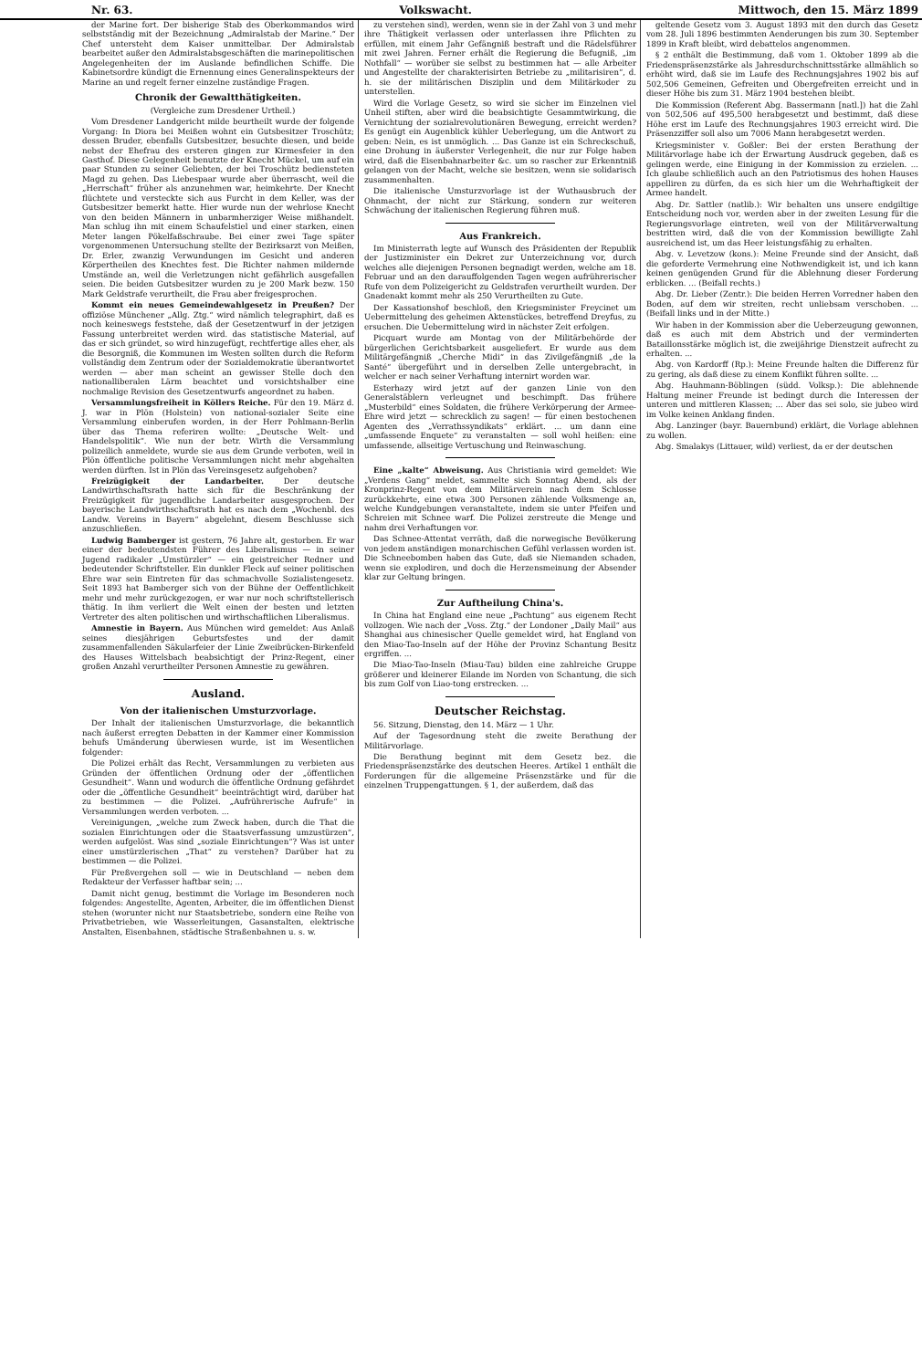Nr. 63. Volkswacht. Mittwoch, den 15. März 1899
der Marine fort. Der bisherige Stab des Oberkommandos wird selbstständig mit der Bezeichnung „Admiralstab der Marine.“ Der Chef untersteht dem Kaiser unmittelbar. Der Admiralstab bearbeitet außer den Admiralstabsgeschäften die marinepolitischen Angelegenheiten der im Auslande befindlichen Schiffe. Die Kabinetsordre kündigt die Ernennung eines Generalinspekteurs der Marine an und regelt ferner einzelne zuständige Fragen.
Chronik der Gewaltthätigkeiten.
(Vergleiche zum Dresdener Urtheil.)
Vom Dresdener Landgericht milde beurtheilt wurde der folgende Vorgang: In Diora bei Meißen wohnt ein Gutsbesitzer Troschütz; dessen Bruder, ebenfalls Gutsbesitzer, besuchte diesen, und beide nebst der Ehefrau des ersteren gingen zur Kirmesfeier in den Gasthof. Diese Gelegenheit benutzte der Knecht Mückel, um auf ein paar Stunden zu seiner Geliebten, der bei Troschütz bediensteten Magd zu gehen. Das Liebespaar wurde aber überrascht, weil die „Herrschaft“ früher als anzunehmen war, heimkehrte. Der Knecht flüchtete und versteckte sich aus Furcht in dem Keller, was der Gutsbesitzer bemerkt hatte. Hier wurde nun der wehrlose Knecht von den beiden Männern in unbarmherziger Weise mißhandelt. Man schlug ihn mit einem Schaufelstiel und einer starken, einen Meter langen Pökelfaßschraube. Bei einer zwei Tage später vorgenommenen Untersuchung stellte der Bezirksarzt von Meißen, Dr. Erler, zwanzig Verwundungen im Gesicht und anderen Körpertheilen des Knechtes fest. Die Richter nahmen mildernde Umstände an, weil die Verletzungen nicht gefährlich ausgefallen seien. Die beiden Gutsbesitzer wurden zu je 200 Mark bezw. 150 Mark Geldstrafe verurtheilt, die Frau aber freigesprochen.
Kommt ein neues Gemeindewahlgesetz in Preußen? Der offiziöse Münchener „Allg. Ztg.“ wird nämlich telegraphirt, daß es noch keineswegs feststehe, daß der Gesetzentwurf in der jetzigen Fassung unterbreitet werden wird. das statistische Material, auf das er sich gründet, so wird hinzugefügt, rechtfertige alles eher, als die Besorgniß, die Kommunen im Westen sollten durch die Reform vollständig dem Zentrum oder der Sozialdemokratie überantwortet werden — aber man scheint an gewisser Stelle doch den nationalliberalen Lärm beachtet und vorsichtshalber eine nochmalige Revision des Gesetzentwurfs angeordnet zu haben.
Versammlungsfreiheit in Köllers Reiche. Für den 19. März d. J. war in Plön (Holstein) von national-sozialer Seite eine Versammlung einberufen worden, in der Herr Pohlmann-Berlin über das Thema referiren wollte: „Deutsche Welt- und Handelspolitik“. Wie nun der betr. Wirth die Versammlung polizeilich anmeldete, wurde sie aus dem Grunde verboten, weil in Plön öffentliche politische Versammlungen nicht mehr abgehalten werden dürften. Ist in Plön das Vereinsgesetz aufgehoben?
Freizügigkeit der Landarbeiter. Der deutsche Landwirthschaftsrath hatte sich für die Beschränkung der Freizügigkeit für jugendliche Landarbeiter ausgesprochen. Der bayerische Landwirthschaftsrath hat es nach dem „Wochenbl. des Landw. Vereins in Bayern“ abgelehnt, diesem Beschlusse sich anzuschließen.
Ludwig Bamberger ist gestern, 76 Jahre alt, gestorben. Er war einer der bedeutendsten Führer des Liberalismus — in seiner Jugend radikaler „Umstürzler“ — ein geistreicher Redner und bedeutender Schriftsteller. Ein dunkler Fleck auf seiner politischen Ehre war sein Eintreten für das schmachvolle Sozialistengesetz. Seit 1893 hat Bamberger sich von der Bühne der Oeffentlichkeit mehr und mehr zurückgezogen, er war nur noch schriftstellerisch thätig. In ihm verliert die Welt einen der besten und letzten Vertreter des alten politischen und wirthschaftlichen Liberalismus.
Amnestie in Bayern. Aus München wird gemeldet: Aus Anlaß seines diesjährigen Geburtsfestes und der damit zusammenfallenden Säkularfeier der Linie Zweibrücken-Birkenfeld des Hauses Wittelsbach beabsichtigt der Prinz-Regent, einer großen Anzahl verurtheilter Personen Amnestie zu gewähren.
Ausland.
Von der italienischen Umsturzvorlage.
Der Inhalt der italienischen Umsturzvorlage, die bekanntlich nach äußerst erregten Debatten in der Kammer einer Kommission behufs Umänderung überwiesen wurde, ist im Wesentlichen folgender:
Die Polizei erhält das Recht, Versammlungen zu verbieten aus Gründen der öffentlichen Ordnung oder der „öffentlichen Gesundheit“. Wann und wodurch die öffentliche Ordnung gefährdet oder die „öffentliche Gesundheit“ beeinträchtigt wird, darüber hat zu bestimmen — die Polizei. „Aufrührerische Aufrufe“ in Versammlungen werden verboten. ...
Vereinigungen, „welche zum Zweck haben, durch die That die sozialen Einrichtungen oder die Staatsverfassung umzustürzen“, werden aufgelöst. Was sind „soziale Einrichtungen“? Was ist unter einer umstürzlerischen „That“ zu verstehen? Darüber hat zu bestimmen — die Polizei.
Für Preßvergehen soll — wie in Deutschland — neben dem Redakteur der Verfasser haftbar sein; ...
Damit nicht genug, bestimmt die Vorlage im Besonderen noch folgendes: Angestellte, Agenten, Arbeiter, die im öffentlichen Dienst stehen (worunter nicht nur Staatsbetriebe, sondern eine Reihe von Privatbetrieben, wie Wasserleitungen, Gasanstalten, elektrische Anstalten, Eisenbahnen, städtische Straßenbahnen u. s. w.
zu verstehen sind), werden, wenn sie in der Zahl von 3 und mehr ihre Thätigkeit verlassen oder unterlassen ihre Pflichten zu erfüllen, mit einem Jahr Gefängniß bestraft und die Rädelsführer mit zwei Jahren. Ferner erhält die Regierung die Befugniß, „im Nothfall“ — worüber sie selbst zu bestimmen hat — alle Arbeiter und Angestellte der charakterisirten Betriebe zu „militarisiren“, d. h. sie der militärischen Disziplin und dem Militärkoder zu unterstellen.
Wird die Vorlage Gesetz, so wird sie sicher im Einzelnen viel Unheil stiften, aber wird die beabsichtigte Gesammtwirkung, die Vernichtung der sozialrevolutionären Bewegung, erreicht werden? Es genügt ein Augenblick kühler Ueberlegung, um die Antwort zu geben: Nein, es ist unmöglich. ... Das Ganze ist ein Schreckschuß, eine Drohung in äußerster Verlegenheit, die nur zur Folge haben wird, daß die Eisenbahnarbeiter &c. um so rascher zur Erkenntniß gelangen von der Macht, welche sie besitzen, wenn sie solidarisch zusammenhalten.
Die italienische Umsturzvorlage ist der Wuthausbruch der Ohnmacht, der nicht zur Stärkung, sondern zur weiteren Schwächung der italienischen Regierung führen muß.
Aus Frankreich.
Im Ministerrath legte auf Wunsch des Präsidenten der Republik der Justizminister ein Dekret zur Unterzeichnung vor, durch welches alle diejenigen Personen begnadigt werden, welche am 18. Februar und an den darauffolgenden Tagen wegen aufrührerischer Rufe von dem Polizeigericht zu Geldstrafen verurtheilt wurden. Der Gnadenakt kommt mehr als 250 Verurtheilten zu Gute.
Der Kassationshof beschloß, den Kriegsminister Freycinet um Uebermittelung des geheimen Aktenstückes, betreffend Dreyfus, zu ersuchen. Die Uebermittelung wird in nächster Zeit erfolgen.
Picquart wurde am Montag von der Militärbehörde der bürgerlichen Gerichtsbarkeit ausgeliefert. Er wurde aus dem Militärgefängniß „Cherche Midi“ in das Zivilgefängniß „de la Santé“ übergeführt und in derselben Zelle untergebracht, in welcher er nach seiner Verhaftung internirt worden war.
Esterhazy wird jetzt auf der ganzen Linie von den Generalstäblern verleugnet und beschimpft. Das frühere „Musterbild“ eines Soldaten, die frühere Verkörperung der Armee-Ehre wird jetzt — schrecklich zu sagen! — für einen bestochenen Agenten des „Verrathssyndikats“ erklärt. ... um dann eine „umfassende Enquete“ zu veranstalten — soll wohl heißen: eine umfassende, allseitige Vertuschung und Reinwaschung.
Eine „kalte“ Abweisung. Aus Christiania wird gemeldet: Wie „Verdens Gang“ meldet, sammelte sich Sonntag Abend, als der Kronprinz-Regent von dem Militärverein nach dem Schlosse zurückkehrte, eine etwa 300 Personen zählende Volksmenge an, welche Kundgebungen veranstaltete, indem sie unter Pfeifen und Schreien mit Schnee warf. Die Polizei zerstreute die Menge und nahm drei Verhaftungen vor.
Das Schnee-Attentat verräth, daß die norwegische Bevölkerung von jedem anständigen monarchischen Gefühl verlassen worden ist. Die Schneebomben haben das Gute, daß sie Niemanden schaden, wenn sie explodiren, und doch die Herzensmeinung der Absender klar zur Geltung bringen.
Zur Auftheilung China's.
In China hat England eine neue „Pachtung“ aus eigenem Recht vollzogen. Wie nach der „Voss. Ztg.“ der Londoner „Daily Mail“ aus Shanghai aus chinesischer Quelle gemeldet wird, hat England von den Miao-Tao-Inseln auf der Höhe der Provinz Schantung Besitz ergriffen. ...
Die Miao-Tao-Inseln (Miau-Tau) bilden eine zahlreiche Gruppe größerer und kleinerer Eilande im Norden von Schantung, die sich bis zum Golf von Liao-tong erstrecken. ...
Deutscher Reichstag.
56. Sitzung, Dienstag, den 14. März — 1 Uhr.
Auf der Tagesordnung steht die zweite Berathung der Militärvorlage.
Die Berathung beginnt mit dem Gesetz bez. die Friedenspräsenzstärke des deutschen Heeres. Artikel 1 enthält die Forderungen für die allgemeine Präsenzstärke und für die einzelnen Truppengattungen. § 1, der außerdem, daß das
geltende Gesetz vom 3. August 1893 mit den durch das Gesetz vom 28. Juli 1896 bestimmten Aenderungen bis zum 30. September 1899 in Kraft bleibt, wird debattelos angenommen.
§ 2 enthält die Bestimmung, daß vom 1. Oktober 1899 ab die Friedenspräsenzstärke als Jahresdurchschnittsstärke allmählich so erhöht wird, daß sie im Laufe des Rechnungsjahres 1902 bis auf 502,506 Gemeinen, Gefreiten und Obergefreiten erreicht und in dieser Höhe bis zum 31. März 1904 bestehen bleibt.
Die Kommission (Referent Abg. Bassermann [natl.]) hat die Zahl von 502,506 auf 495,500 herabgesetzt und bestimmt, daß diese Höhe erst im Laufe des Rechnungsjahres 1903 erreicht wird. Die Präsenzziffer soll also um 7006 Mann herabgesetzt werden.
Kriegsminister v. Goßler: Bei der ersten Berathung der Militärvorlage habe ich der Erwartung Ausdruck gegeben, daß es gelingen werde, eine Einigung in der Kommission zu erzielen. ... Ich glaube schließlich auch an den Patriotismus des hohen Hauses appelliren zu dürfen, da es sich hier um die Wehrhaftigkeit der Armee handelt.
Abg. Dr. Sattler (natlib.): Wir behalten uns unsere endgiltige Entscheidung noch vor, werden aber in der zweiten Lesung für die Regierungsvorlage eintreten, weil von der Militärverwaltung bestritten wird, daß die von der Kommission bewilligte Zahl ausreichend ist, um das Heer leistungsfähig zu erhalten.
Abg. v. Levetzow (kons.): Meine Freunde sind der Ansicht, daß die geforderte Vermehrung eine Nothwendigkeit ist, und ich kann keinen genügenden Grund für die Ablehnung dieser Forderung erblicken. ... (Beifall rechts.)
Abg. Dr. Lieber (Zentr.): Die beiden Herren Vorredner haben den Boden, auf dem wir streiten, recht unliebsam verschoben. ... (Beifall links und in der Mitte.)
Wir haben in der Kommission aber die Ueberzeugung gewonnen, daß es auch mit dem Abstrich und der verminderten Bataillonsstärke möglich ist, die zweijährige Dienstzeit aufrecht zu erhalten. ...
Abg. von Kardorff (Rp.): Meine Freunde halten die Differenz für zu gering, als daß diese zu einem Konflikt führen sollte. ...
Abg. Hauhmann-Böblingen (südd. Volksp.): Die ablehnende Haltung meiner Freunde ist bedingt durch die Interessen der unteren und mittleren Klassen; ... Aber das sei solo, sie jubeo wird im Volke keinen Anklang finden.
Abg. Lanzinger (bayr. Bauernbund) erklärt, die Vorlage ablehnen zu wollen.
Abg. Smalakys (Littauer, wild) verliest, da er der deutschen